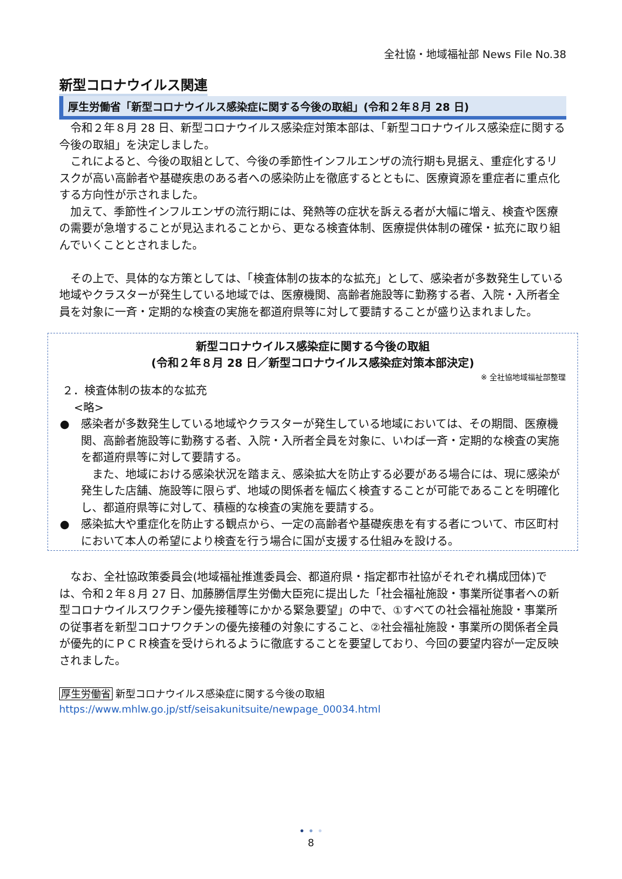全社協・地域福祉部 News File No.38
新型コロナウイルス関連
厚生労働省「新型コロナウイルス感染症に関する今後の取組」(令和２年８月 28 日)
令和２年８月 28 日、新型コロナウイルス感染症対策本部は、「新型コロナウイルス感染症に関する今後の取組」を決定しました。
これによると、今後の取組として、今後の季節性インフルエンザの流行期も見据え、重症化するリスクが高い高齢者や基礎疾患のある者への感染防止を徹底するとともに、医療資源を重症者に重点化する方向性が示されました。
加えて、季節性インフルエンザの流行期には、発熱等の症状を訴える者が大幅に増え、検査や医療の需要が急増することが見込まれることから、更なる検査体制、医療提供体制の確保・拡充に取り組んでいくこととされました。
その上で、具体的な方策としては、「検査体制の抜本的な拡充」として、感染者が多数発生している地域やクラスターが発生している地域では、医療機関、高齢者施設等に勤務する者、入院・入所者全員を対象に一斉・定期的な検査の実施を都道府県等に対して要請することが盛り込まれました。
新型コロナウイルス感染症に関する今後の取組
(令和２年８月 28 日／新型コロナウイルス感染症対策本部決定)
※ 全社協地域福祉部整理
２．検査体制の抜本的な拡充
<略>
● 感染者が多数発生している地域やクラスターが発生している地域においては、その期間、医療機関、高齢者施設等に勤務する者、入院・入所者全員を対象に、いわば一斉・定期的な検査の実施を都道府県等に対して要請する。
　また、地域における感染状況を踏まえ、感染拡大を防止する必要がある場合には、現に感染が発生した店舗、施設等に限らず、地域の関係者を幅広く検査することが可能であることを明確化し、都道府県等に対して、積極的な検査の実施を要請する。
● 感染拡大や重症化を防止する観点から、一定の高齢者や基礎疾患を有する者について、市区町村において本人の希望により検査を行う場合に国が支援する仕組みを設ける。
なお、全社協政策委員会(地域福祉推進委員会、都道府県・指定都市社協がそれぞれ構成団体)では、令和２年８月 27 日、加藤勝信厚生労働大臣宛に提出した「社会福祉施設・事業所従事者への新型コロナウイルスワクチン優先接種等にかかる緊急要望」の中で、①すべての社会福祉施設・事業所の従事者を新型コロナワクチンの優先接種の対象にすること、②社会福祉施設・事業所の関係者全員が優先的にＰＣＲ検査を受けられるように徹底することを要望しており、今回の要望内容が一定反映されました。
厚生労働省 新型コロナウイルス感染症に関する今後の取組
https://www.mhlw.go.jp/stf/seisakunitsuite/newpage_00034.html
• • •
8